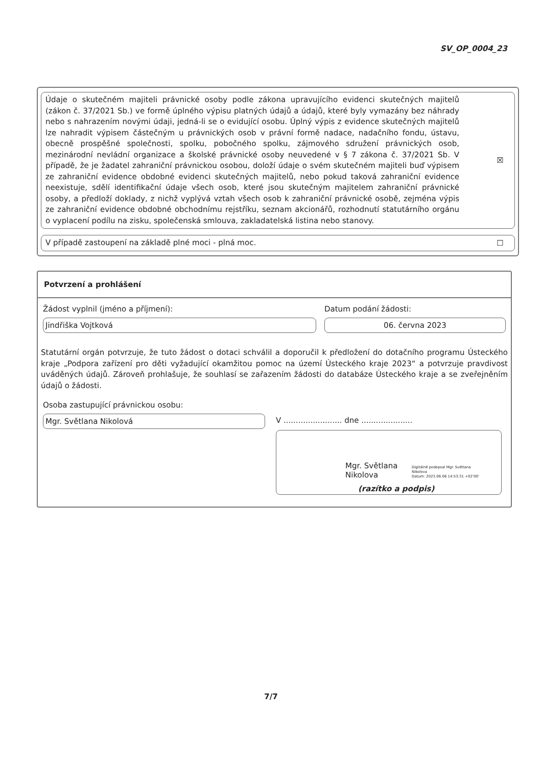SV_OP_0004_23
Údaje o skutečném majiteli právnické osoby podle zákona upravujícího evidenci skutečných majitelů (zákon č. 37/2021 Sb.) ve formě úplného výpisu platných údajů a údajů, které byly vymazány bez náhrady nebo s nahrazením novými údaji, jedná-li se o evidující osobu. Úplný výpis z evidence skutečných majitelů lze nahradit výpisem částečným u právnických osob v právní formě nadace, nadačního fondu, ústavu, obecně prospěšné společnosti, spolku, pobočného spolku, zájmového sdružení právnických osob, mezinárodní nevládní organizace a školské právnické osoby neuvedené v § 7 zákona č. 37/2021 Sb. V případě, že je žadatel zahraniční právnickou osobou, doloží údaje o svém skutečném majiteli buď výpisem ze zahraniční evidence obdobné evidenci skutečných majitelů, nebo pokud taková zahraniční evidence neexistuje, sdělí identifikační údaje všech osob, které jsou skutečným majitelem zahraniční právnické osoby, a předloží doklady, z nichž vyplývá vztah všech osob k zahraniční právnické osobě, zejména výpis ze zahraniční evidence obdobné obchodnímu rejstříku, seznam akcionářů, rozhodnutí statutárního orgánu o vyplacení podílu na zisku, společenská smlouva, zakladatelská listina nebo stanovy.
☒
V případě zastoupení na základě plné moci - plná moc.
☐
Potvrzení a prohlášení
Žádost vyplnil (jméno a příjmení):
Jindřiška Vojtková
Datum podání žádosti:
06. června 2023
Statutární orgán potvrzuje, že tuto žádost o dotaci schválil a doporučil k předložení do dotačního programu Ústeckého kraje „Podpora zařízení pro děti vyžadující okamžitou pomoc na území Ústeckého kraje 2023“ a potvrzuje pravdivost uváděných údajů. Zároveň prohlašuje, že souhlasí se zařazením žádosti do databáze Ústeckého kraje a se zveřejněním údajů o žádosti.
Osoba zastupující právnickou osobu:
Mgr. Světlana Nikolová
V ........................ dne .....................
Mgr. Světlana
Nikolova
Digitálně podepsal Mgr. Světlana
Nikolova
Datum: 2023.06.06 14:53:31 +02'00'
(razítko a podpis)
7/7